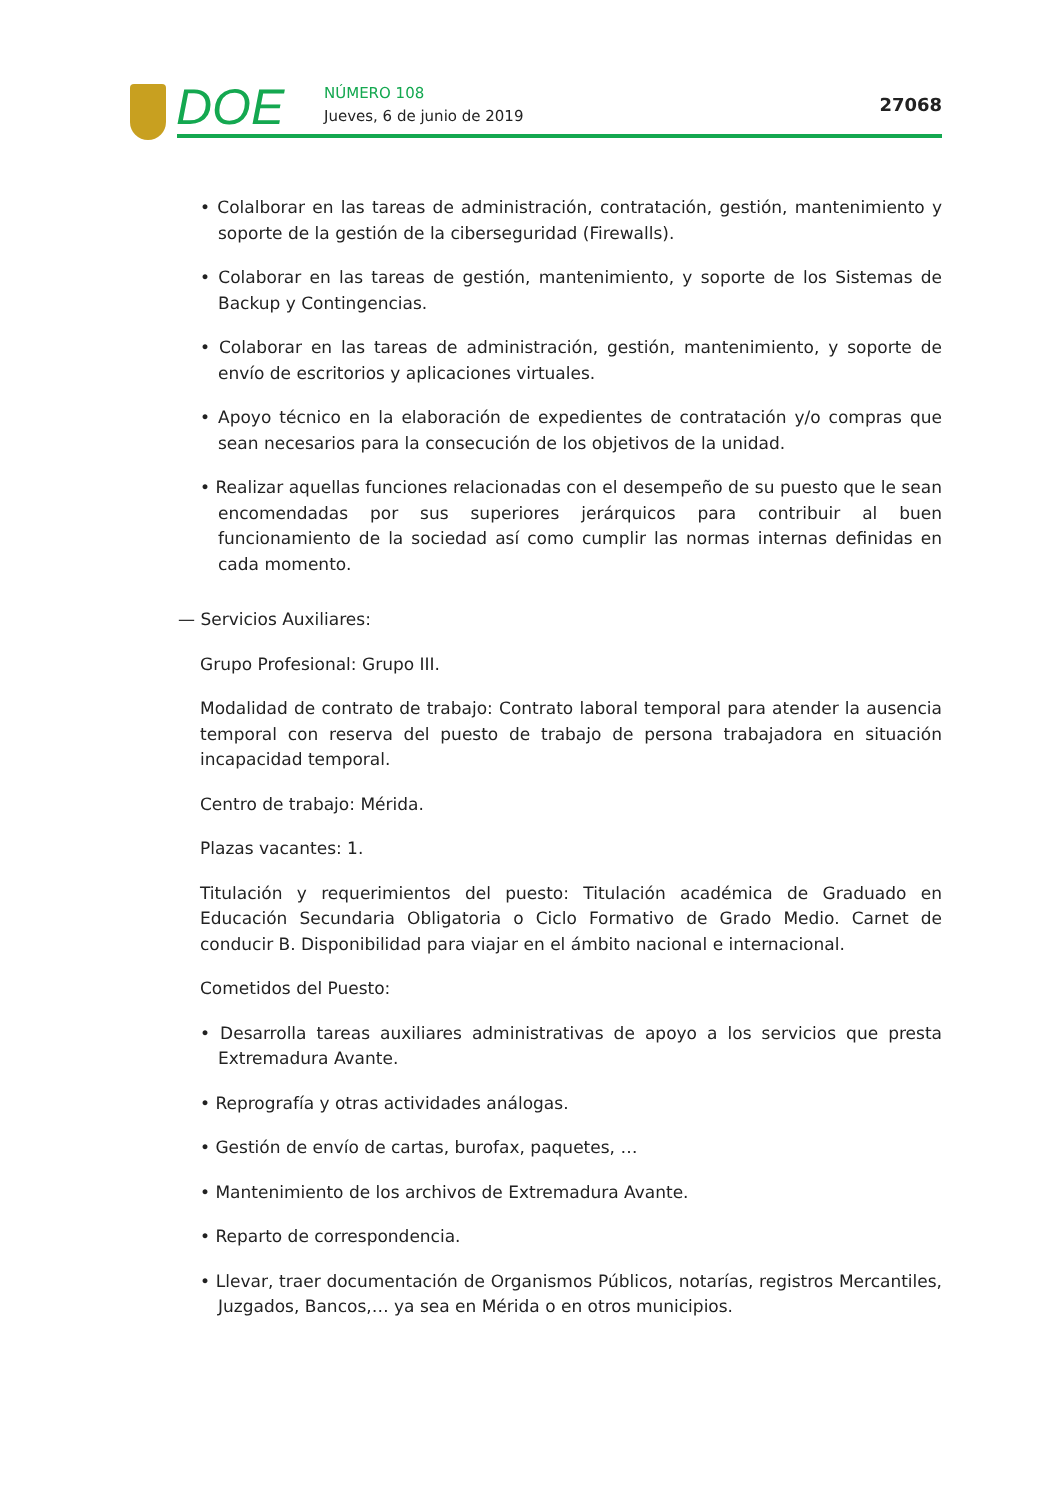DOE NÚMERO 108
Jueves, 6 de junio de 2019
27068
• Colalborar en las tareas de administración, contratación, gestión, mantenimiento y soporte de la gestión de la ciberseguridad (Firewalls).
• Colaborar en las tareas de gestión, mantenimiento, y soporte de los Sistemas de Backup y Contingencias.
• Colaborar en las tareas de administración, gestión, mantenimiento, y soporte de envío de escritorios y aplicaciones virtuales.
• Apoyo técnico en la elaboración de expedientes de contratación y/o compras que sean necesarios para la consecución de los objetivos de la unidad.
• Realizar aquellas funciones relacionadas con el desempeño de su puesto que le sean encomendadas por sus superiores jerárquicos para contribuir al buen funcionamiento de la sociedad así como cumplir las normas internas definidas en cada momento.
— Servicios Auxiliares:
Grupo Profesional: Grupo III.
Modalidad de contrato de trabajo: Contrato laboral temporal para atender la ausencia temporal con reserva del puesto de trabajo de persona trabajadora en situación incapacidad temporal.
Centro de trabajo: Mérida.
Plazas vacantes: 1.
Titulación y requerimientos del puesto: Titulación académica de Graduado en Educación Secundaria Obligatoria o Ciclo Formativo de Grado Medio. Carnet de conducir B. Disponibilidad para viajar en el ámbito nacional e internacional.
Cometidos del Puesto:
• Desarrolla tareas auxiliares administrativas de apoyo a los servicios que presta Extremadura Avante.
• Reprografía y otras actividades análogas.
• Gestión de envío de cartas, burofax, paquetes, …
• Mantenimiento de los archivos de Extremadura Avante.
• Reparto de correspondencia.
• Llevar, traer documentación de Organismos Públicos, notarías, registros Mercantiles, Juzgados, Bancos,… ya sea en Mérida o en otros municipios.